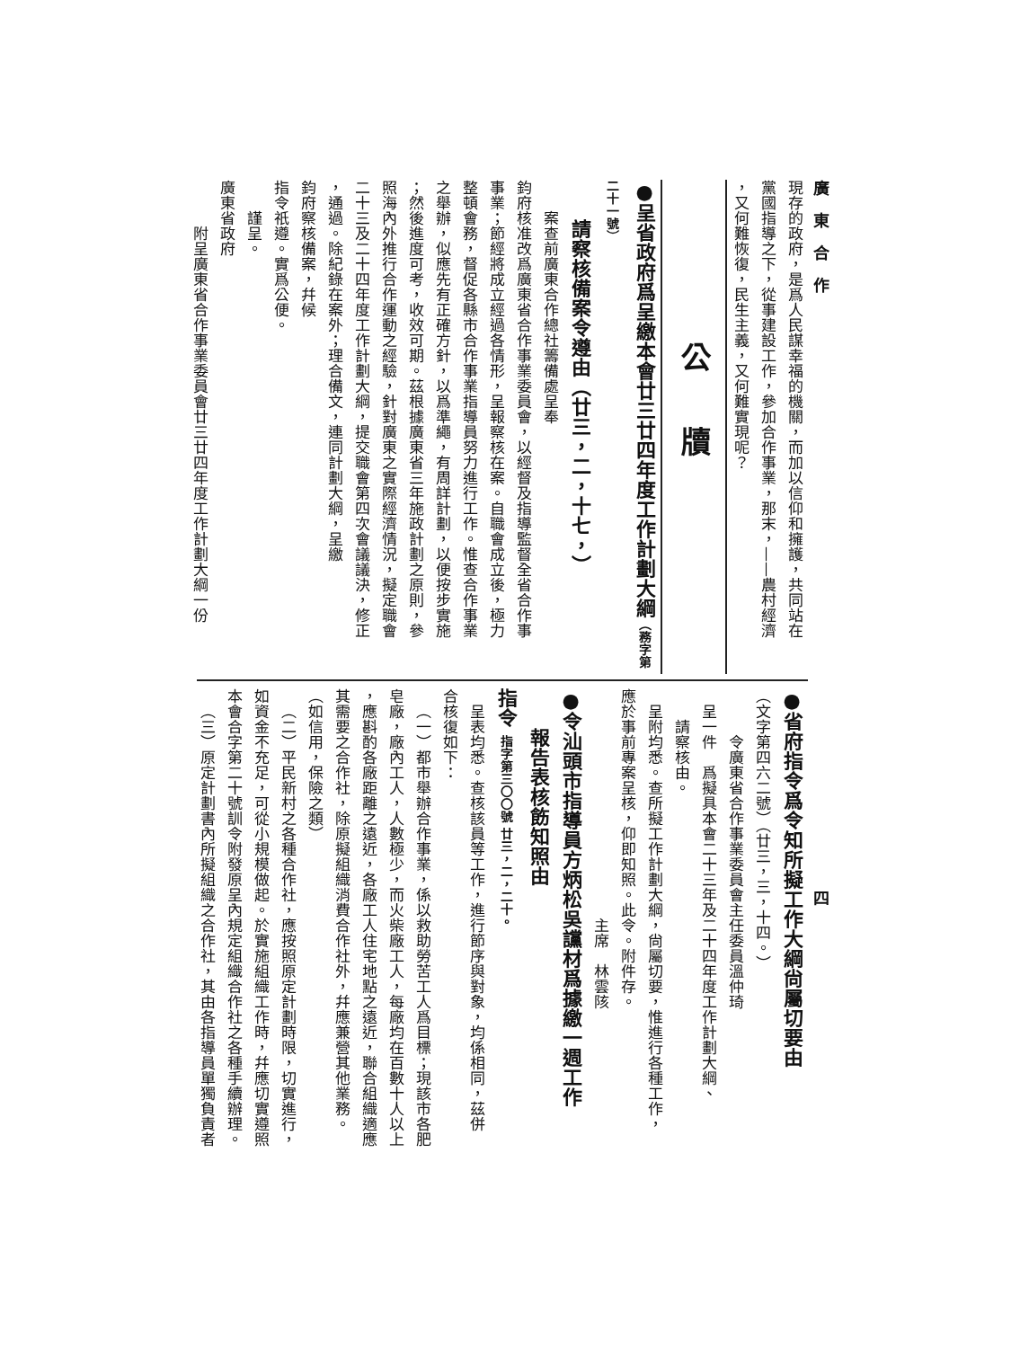廣東合作 四
現存的政府，是爲人民謀幸福的機關，而加以信仰和擁護，共同站在
黨國指導之下，從事建設工作，參加合作事業，那末，——農村經濟
，又何難恢復，民生主義，又何難實現呢？
公牘
●呈省政府爲呈繳本會廿三廿四年度工作計劃大綱（務字第二十一號）
請察核備案令遵由（廿三，二，十七，）
案查前廣東合作總社籌備處呈奉
鈞府核准改爲廣東省合作事業委員會，以經督及指導監督全省合作事
事業；節經將成立經過各情形，呈報察核在案。自職會成立後，極力
整頓會務，督促各縣市合作事業指導員努力進行工作。惟查合作事業
之舉辦，似應先有正確方針，以爲準繩，有周詳計劃，以便按步實施
；然後進度可考，收效可期。茲根據廣東省三年施政計劃之原則，參
照海內外推行合作運動之經驗，針對廣東之實際經濟情況，擬定職會
二十三及二十四年度工作計劃大綱，提交職會第四次會議議決，修正
，通過。除紀錄在案外；理合備文，連同計劃大綱，呈繳
鈞府察核備案，幷候
指令祇遵。實爲公便。
謹呈。
廣東省政府
附呈廣東省合作事業委員會廿三廿四年度工作計劃大綱一份
●省府指令爲令知所擬工作大綱尙屬切要由
（文字第四六二號）（廿三，三，十四。）
令廣東省合作事業委員會主任委員溫仲琦
呈一件　爲擬具本會二十三年及二十四年度工作計劃大綱、
請察核由。
呈附均悉。查所擬工作計劃大綱，尙屬切要，惟進行各種工作，
應於事前專案呈核，仰即知照。此令。附件存。
主席　林雲陔
●令汕頭市指導員方炳松吳讜材爲據繳一週工作
報告表核飭知照由
指令 指字第三〇〇號 廿三，二，二十。
呈表均悉。查核該員等工作，進行節序與對象，均係相同，茲併
合核復如下：
（一）都市舉辦合作事業，係以救助勞苦工人爲目標；現該市各肥
皂廠，廠內工人，人數極少，而火柴廠工人，每廠均在百數十人以上
，應斟酌各廠距離之遠近，各廠工人住宅地點之遠近，聯合組織適應
其需要之合作社，除原擬組織消費合作社外，幷應兼營其他業務。
（如信用，保險之類）
（二）平民新村之各種合作社，應按照原定計劃時限，切實進行，
如資金不充足，可從小規模做起。於實施組織工作時，幷應切實遵照
本會合字第二十號訓令附發原呈內規定組織合作社之各種手續辦理。
（三）原定計劃書內所擬組織之合作社，其由各指導員單獨負責者